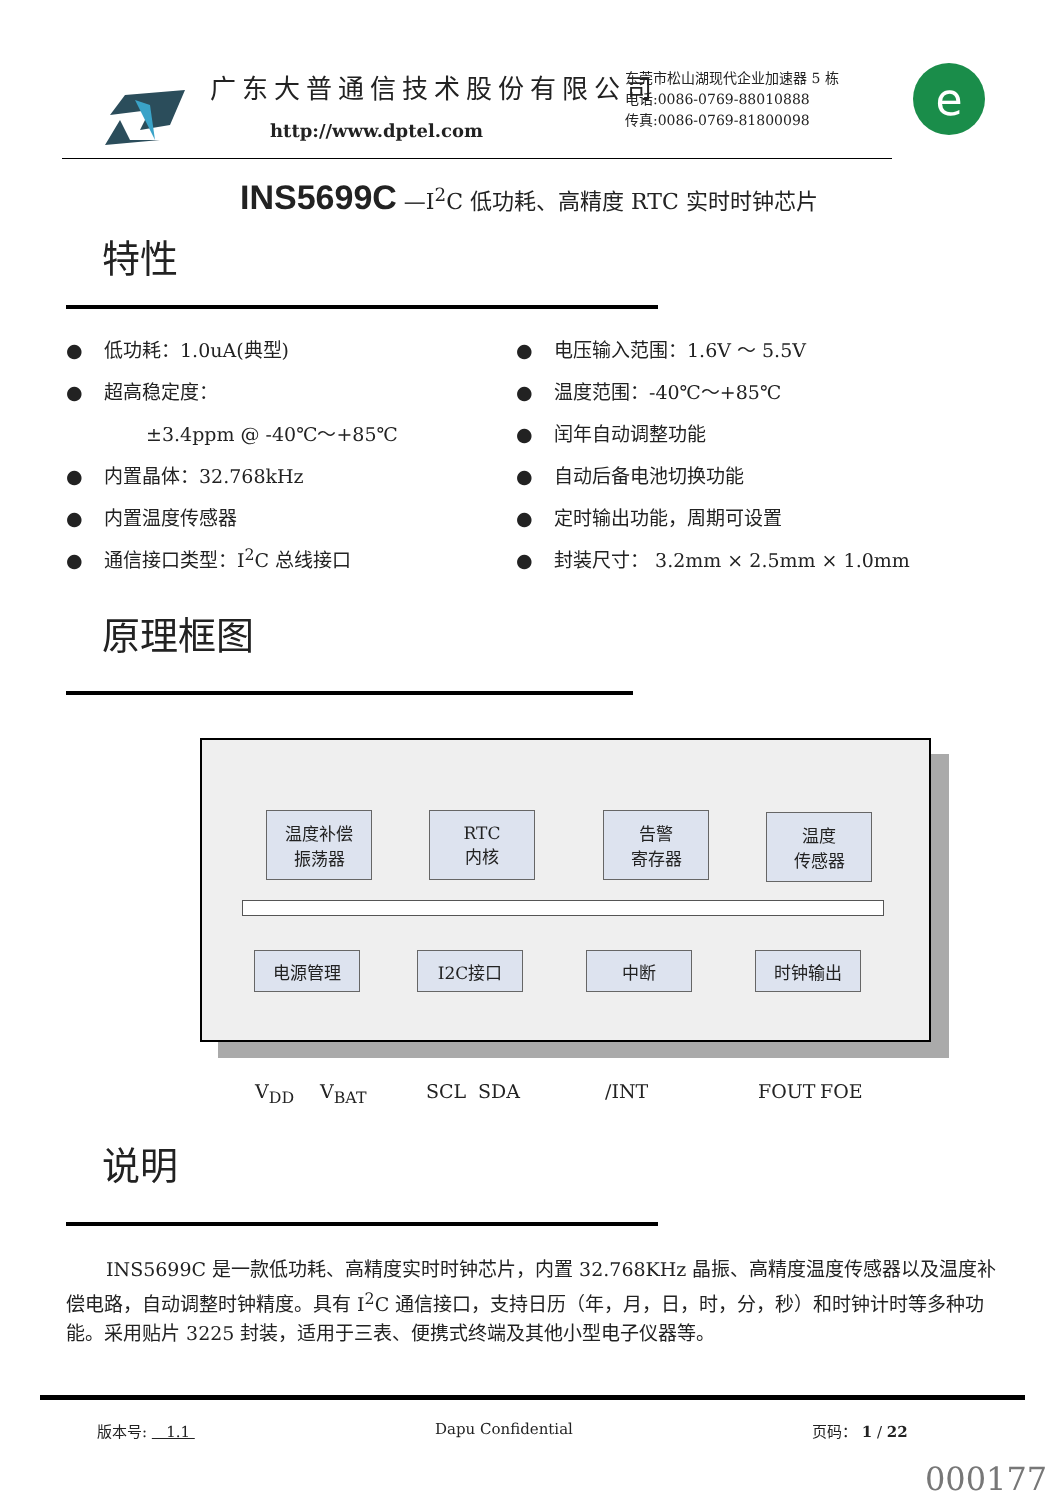广东大普通信技术股份有限公司
http://www.dptel.com
东莞市松山湖现代企业加速器 5 栋
电话:0086-0769-88010888
传真:0086-0769-81800098
e
INS5699C —I<sup>2</sup>C 低功耗、高精度 RTC 实时时钟芯片
特性
● 低功耗：1.0uA(典型)
● 超高稳定度：
±3.4ppm @ -40℃～+85℃
● 内置晶体：32.768kHz
● 内置温度传感器
● 通信接口类型：I<sup>2</sup>C 总线接口
● 电压输入范围：1.6V ～ 5.5V
● 温度范围：-40℃～+85℃
● 闰年自动调整功能
● 自动后备电池切换功能
● 定时输出功能，周期可设置
● 封装尺寸： 3.2mm × 2.5mm × 1.0mm
原理框图
温度补偿
振荡器
RTC
内核
告警
寄存器
温度
传感器
电源管理 I2C接口 中断 时钟输出
V<sub>DD</sub> V<sub>BAT</sub> SCL SDA /INT FOUT FOE
说明
INS5699C 是一款低功耗、高精度实时时钟芯片，内置 32.768KHz 晶振、高精度温度传感器以及温度补偿电路，自动调整时钟精度。具有 I<sup>2</sup>C 通信接口，支持日历（年，月，日，时，分，秒）和时钟计时等多种功能。采用贴片 3225 封装，适用于三表、便携式终端及其他小型电子仪器等。
版本号: 1.1 Dapu Confidential 页码： 1 / 22
000177